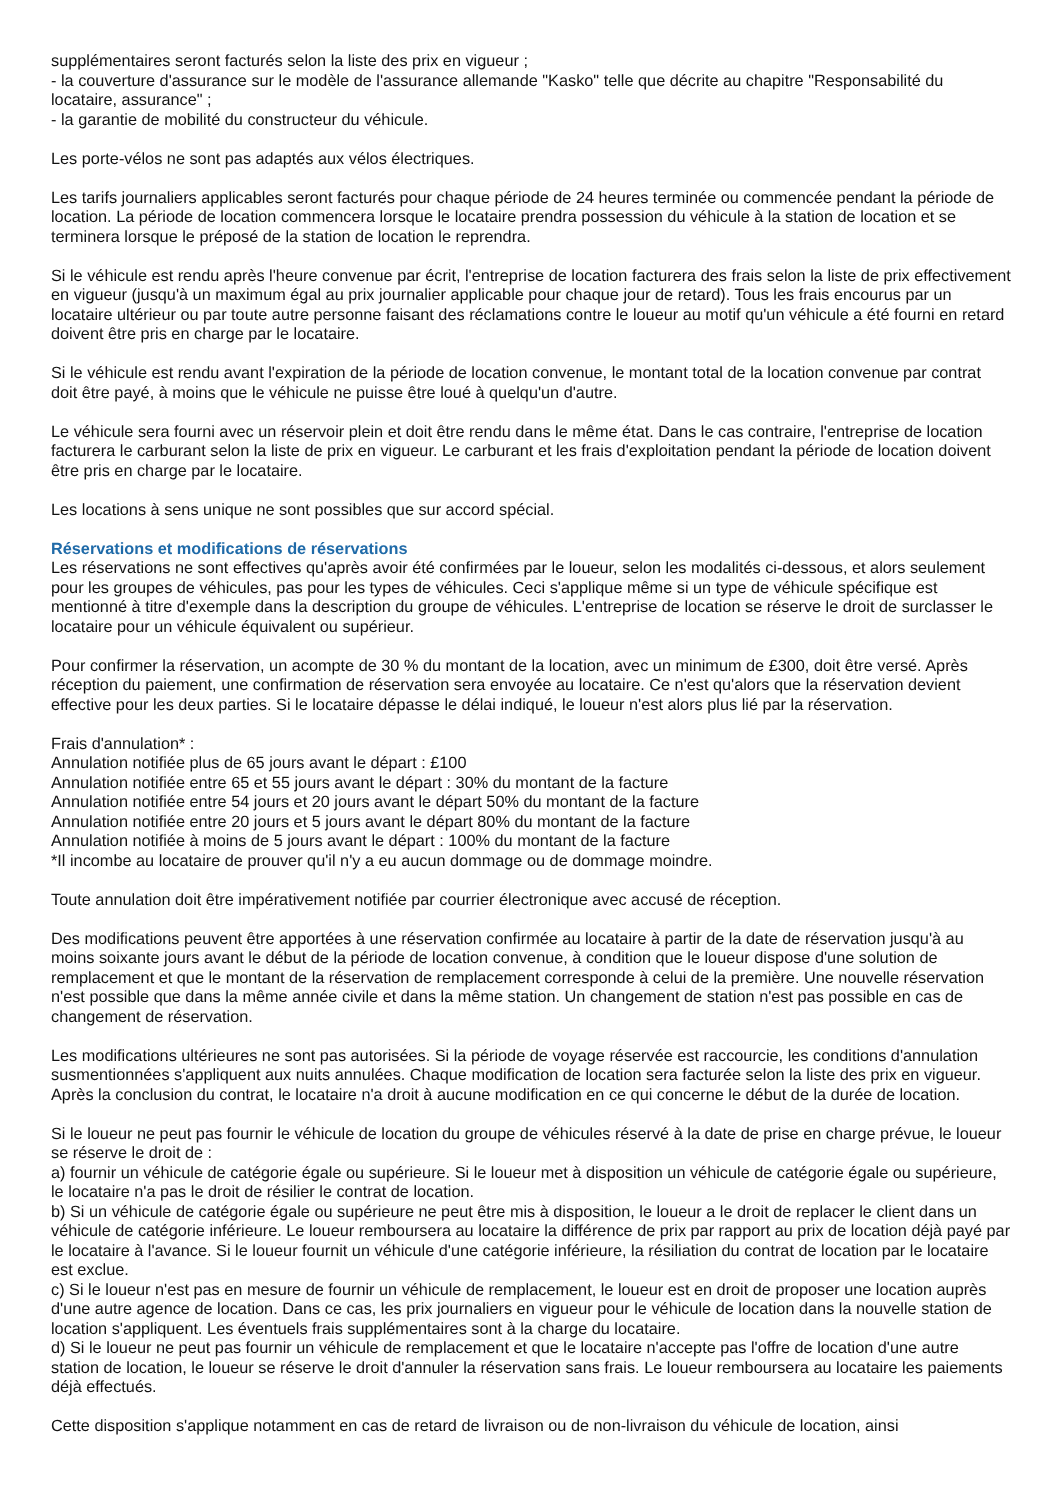supplémentaires seront facturés selon la liste des prix en vigueur ;
- la couverture d'assurance sur le modèle de l'assurance allemande "Kasko" telle que décrite au chapitre "Responsabilité du locataire, assurance" ;
- la garantie de mobilité du constructeur du véhicule.
Les porte-vélos ne sont pas adaptés aux vélos électriques.
Les tarifs journaliers applicables seront facturés pour chaque période de 24 heures terminée ou commencée pendant la période de location. La période de location commencera lorsque le locataire prendra possession du véhicule à la station de location et se terminera lorsque le préposé de la station de location le reprendra.
Si le véhicule est rendu après l'heure convenue par écrit, l'entreprise de location facturera des frais selon la liste de prix effectivement en vigueur (jusqu'à un maximum égal au prix journalier applicable pour chaque jour de retard). Tous les frais encourus par un locataire ultérieur ou par toute autre personne faisant des réclamations contre le loueur au motif qu'un véhicule a été fourni en retard doivent être pris en charge par le locataire.
Si le véhicule est rendu avant l'expiration de la période de location convenue, le montant total de la location convenue par contrat doit être payé, à moins que le véhicule ne puisse être loué à quelqu'un d'autre.
Le véhicule sera fourni avec un réservoir plein et doit être rendu dans le même état. Dans le cas contraire, l'entreprise de location facturera le carburant selon la liste de prix en vigueur. Le carburant et les frais d'exploitation pendant la période de location doivent être pris en charge par le locataire.
Les locations à sens unique ne sont possibles que sur accord spécial.
Réservations et modifications de réservations
Les réservations ne sont effectives qu'après avoir été confirmées par le loueur, selon les modalités ci-dessous, et alors seulement pour les groupes de véhicules, pas pour les types de véhicules. Ceci s'applique même si un type de véhicule spécifique est mentionné à titre d'exemple dans la description du groupe de véhicules. L'entreprise de location se réserve le droit de surclasser le locataire pour un véhicule équivalent ou supérieur.
Pour confirmer la réservation, un acompte de 30 % du montant de la location, avec un minimum de £300, doit être versé. Après réception du paiement, une confirmation de réservation sera envoyée au locataire. Ce n'est qu'alors que la réservation devient effective pour les deux parties. Si le locataire dépasse le délai indiqué, le loueur n'est alors plus lié par la réservation.
Frais d'annulation* :
Annulation notifiée plus de 65 jours avant le départ : £100
Annulation notifiée entre 65 et 55 jours avant le départ : 30% du montant de la facture
Annulation notifiée entre 54 jours et 20 jours avant le départ 50% du montant de la facture
Annulation notifiée entre 20 jours et 5 jours avant le départ 80% du montant de la facture
Annulation notifiée à moins de 5 jours avant le départ : 100% du montant de la facture
*Il incombe au locataire de prouver qu'il n'y a eu aucun dommage ou de dommage moindre.
Toute annulation doit être impérativement notifiée par courrier électronique avec accusé de réception.
Des modifications peuvent être apportées à une réservation confirmée au locataire à partir de la date de réservation jusqu'à au moins soixante jours avant le début de la période de location convenue, à condition que le loueur dispose d'une solution de remplacement et que le montant de la réservation de remplacement corresponde à celui de la première. Une nouvelle réservation n'est possible que dans la même année civile et dans la même station. Un changement de station n'est pas possible en cas de changement de réservation.
Les modifications ultérieures ne sont pas autorisées. Si la période de voyage réservée est raccourcie, les conditions d'annulation susmentionnées s'appliquent aux nuits annulées. Chaque modification de location sera facturée selon la liste des prix en vigueur. Après la conclusion du contrat, le locataire n'a droit à aucune modification en ce qui concerne le début de la durée de location.
Si le loueur ne peut pas fournir le véhicule de location du groupe de véhicules réservé à la date de prise en charge prévue, le loueur se réserve le droit de :
a) fournir un véhicule de catégorie égale ou supérieure. Si le loueur met à disposition un véhicule de catégorie égale ou supérieure, le locataire n'a pas le droit de résilier le contrat de location.
b) Si un véhicule de catégorie égale ou supérieure ne peut être mis à disposition, le loueur a le droit de replacer le client dans un véhicule de catégorie inférieure. Le loueur remboursera au locataire la différence de prix par rapport au prix de location déjà payé par le locataire à l'avance. Si le loueur fournit un véhicule d'une catégorie inférieure, la résiliation du contrat de location par le locataire est exclue.
c) Si le loueur n'est pas en mesure de fournir un véhicule de remplacement, le loueur est en droit de proposer une location auprès d'une autre agence de location. Dans ce cas, les prix journaliers en vigueur pour le véhicule de location dans la nouvelle station de location s'appliquent. Les éventuels frais supplémentaires sont à la charge du locataire.
d) Si le loueur ne peut pas fournir un véhicule de remplacement et que le locataire n'accepte pas l'offre de location d'une autre station de location, le loueur se réserve le droit d'annuler la réservation sans frais. Le loueur remboursera au locataire les paiements déjà effectués.
Cette disposition s'applique notamment en cas de retard de livraison ou de non-livraison du véhicule de location, ainsi